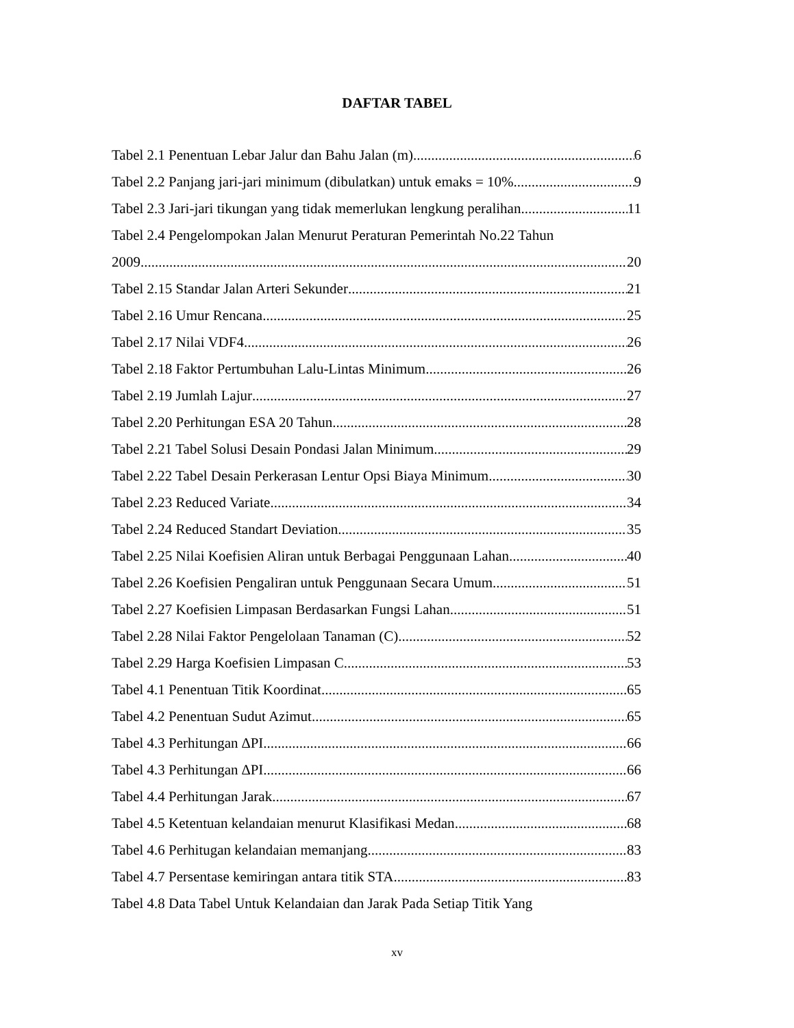DAFTAR TABEL
Tabel 2.1 Penentuan Lebar Jalur dan Bahu Jalan (m) 6
Tabel 2.2 Panjang jari-jari minimum (dibulatkan) untuk emaks = 10%. 9
Tabel 2.3 Jari-jari tikungan yang tidak memerlukan lengkung peralihan 11
Tabel 2.4 Pengelompokan Jalan Menurut Peraturan Pemerintah No.22 Tahun
2009 20
Tabel 2.15 Standar Jalan Arteri Sekunder 21
Tabel 2.16 Umur Rencana 25
Tabel 2.17 Nilai VDF4 26
Tabel 2.18 Faktor Pertumbuhan Lalu-Lintas Minimum 26
Tabel 2.19 Jumlah Lajur 27
Tabel 2.20 Perhitungan ESA 20 Tahun 28
Tabel 2.21 Tabel Solusi Desain Pondasi Jalan Minimum 29
Tabel 2.22 Tabel Desain Perkerasan Lentur Opsi Biaya Minimum 30
Tabel 2.23 Reduced Variate 34
Tabel 2.24 Reduced Standart Deviation 35
Tabel 2.25 Nilai Koefisien Aliran untuk Berbagai Penggunaan Lahan 40
Tabel 2.26 Koefisien Pengaliran untuk Penggunaan Secara Umum 51
Tabel 2.27 Koefisien Limpasan Berdasarkan Fungsi Lahan 51
Tabel 2.28 Nilai Faktor Pengelolaan Tanaman (C) 52
Tabel 2.29 Harga Koefisien Limpasan C 53
Tabel 4.1 Penentuan Titik Koordinat 65
Tabel 4.2 Penentuan Sudut Azimut 65
Tabel 4.3 Perhitungan ∆PI 66
Tabel 4.3 Perhitungan ∆PI 66
Tabel 4.4 Perhitungan Jarak 67
Tabel 4.5 Ketentuan kelandaian menurut Klasifikasi Medan 68
Tabel 4.6 Perhitugan kelandaian memanjang 83
Tabel 4.7 Persentase kemiringan antara titik STA 83
Tabel 4.8 Data Tabel Untuk Kelandaian dan Jarak Pada Setiap Titik Yang
xv